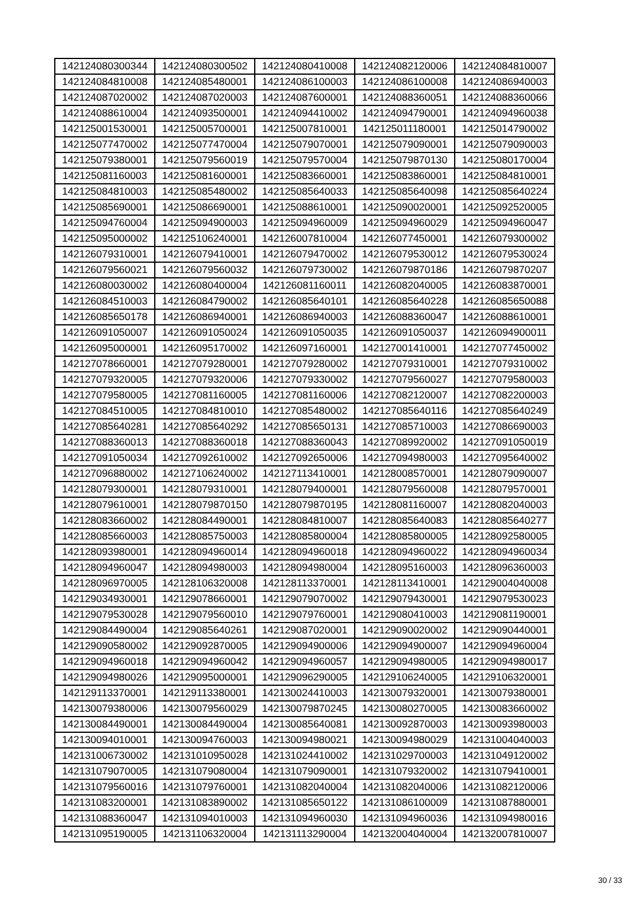| 142124080300344 | 142124080300502 | 142124080410008 | 142124082120006 | 142124084810007 |
| 142124084810008 | 142124085480001 | 142124086100003 | 142124086100008 | 142124086940003 |
| 142124087020002 | 142124087020003 | 142124087600001 | 142124088360051 | 142124088360066 |
| 142124088610004 | 142124093500001 | 142124094410002 | 142124094790001 | 142124094960038 |
| 142125001530001 | 142125005700001 | 142125007810001 | 142125011180001 | 142125014790002 |
| 142125077470002 | 142125077470004 | 142125079070001 | 142125079090001 | 142125079090003 |
| 142125079380001 | 142125079560019 | 142125079570004 | 142125079870130 | 142125080170004 |
| 142125081160003 | 142125081600001 | 142125083660001 | 142125083860001 | 142125084810001 |
| 142125084810003 | 142125085480002 | 142125085640033 | 142125085640098 | 142125085640224 |
| 142125085690001 | 142125086690001 | 142125088610001 | 142125090020001 | 142125092520005 |
| 142125094760004 | 142125094900003 | 142125094960009 | 142125094960029 | 142125094960047 |
| 142125095000002 | 142125106240001 | 142126007810004 | 142126077450001 | 142126079300002 |
| 142126079310001 | 142126079410001 | 142126079470002 | 142126079530012 | 142126079530024 |
| 142126079560021 | 142126079560032 | 142126079730002 | 142126079870186 | 142126079870207 |
| 142126080030002 | 142126080400004 | 142126081160011 | 142126082040005 | 142126083870001 |
| 142126084510003 | 142126084790002 | 142126085640101 | 142126085640228 | 142126085650088 |
| 142126085650178 | 142126086940001 | 142126086940003 | 142126088360047 | 142126088610001 |
| 142126091050007 | 142126091050024 | 142126091050035 | 142126091050037 | 142126094900011 |
| 142126095000001 | 142126095170002 | 142126097160001 | 142127001410001 | 142127077450002 |
| 142127078660001 | 142127079280001 | 142127079280002 | 142127079310001 | 142127079310002 |
| 142127079320005 | 142127079320006 | 142127079330002 | 142127079560027 | 142127079580003 |
| 142127079580005 | 142127081160005 | 142127081160006 | 142127082120007 | 142127082200003 |
| 142127084510005 | 142127084810010 | 142127085480002 | 142127085640116 | 142127085640249 |
| 142127085640281 | 142127085640292 | 142127085650131 | 142127085710003 | 142127086690003 |
| 142127088360013 | 142127088360018 | 142127088360043 | 142127089920002 | 142127091050019 |
| 142127091050034 | 142127092610002 | 142127092650006 | 142127094980003 | 142127095640002 |
| 142127096880002 | 142127106240002 | 142127113410001 | 142128008570001 | 142128079090007 |
| 142128079300001 | 142128079310001 | 142128079400001 | 142128079560008 | 142128079570001 |
| 142128079610001 | 142128079870150 | 142128079870195 | 142128081160007 | 142128082040003 |
| 142128083660002 | 142128084490001 | 142128084810007 | 142128085640083 | 142128085640277 |
| 142128085660003 | 142128085750003 | 142128085800004 | 142128085800005 | 142128092580005 |
| 142128093980001 | 142128094960014 | 142128094960018 | 142128094960022 | 142128094960034 |
| 142128094960047 | 142128094980003 | 142128094980004 | 142128095160003 | 142128096360003 |
| 142128096970005 | 142128106320008 | 142128113370001 | 142128113410001 | 142129004040008 |
| 142129034930001 | 142129078660001 | 142129079070002 | 142129079430001 | 142129079530023 |
| 142129079530028 | 142129079560010 | 142129079760001 | 142129080410003 | 142129081190001 |
| 142129084490004 | 142129085640261 | 142129087020001 | 142129090020002 | 142129090440001 |
| 142129090580002 | 142129092870005 | 142129094900006 | 142129094900007 | 142129094960004 |
| 142129094960018 | 142129094960042 | 142129094960057 | 142129094980005 | 142129094980017 |
| 142129094980026 | 142129095000001 | 142129096290005 | 142129106240005 | 142129106320001 |
| 142129113370001 | 142129113380001 | 142130024410003 | 142130079320001 | 142130079380001 |
| 142130079380006 | 142130079560029 | 142130079870245 | 142130080270005 | 142130083660002 |
| 142130084490001 | 142130084490004 | 142130085640081 | 142130092870003 | 142130093980003 |
| 142130094010001 | 142130094760003 | 142130094980021 | 142130094980029 | 142131004040003 |
| 142131006730002 | 142131010950028 | 142131024410002 | 142131029700003 | 142131049120002 |
| 142131079070005 | 142131079080004 | 142131079090001 | 142131079320002 | 142131079410001 |
| 142131079560016 | 142131079760001 | 142131082040004 | 142131082040006 | 142131082120006 |
| 142131083200001 | 142131083890002 | 142131085650122 | 142131086100009 | 142131087880001 |
| 142131088360047 | 142131094010003 | 142131094960030 | 142131094960036 | 142131094980016 |
| 142131095190005 | 142131106320004 | 142131113290004 | 142132004040004 | 142132007810007 |
30 / 33